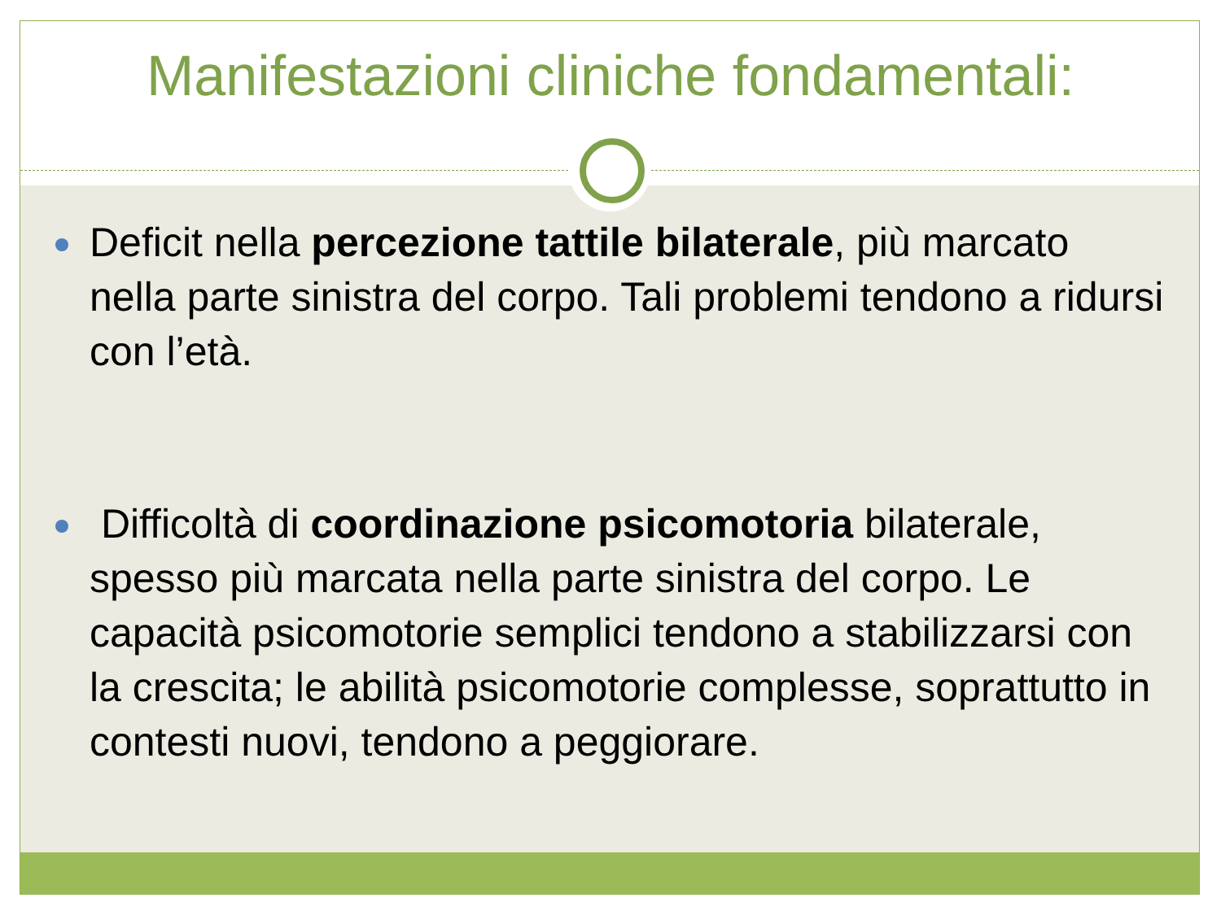Manifestazioni cliniche fondamentali:
Deficit nella percezione tattile bilaterale, più marcato nella parte sinistra del corpo. Tali problemi tendono a ridursi con l’età.
Difficoltà di coordinazione psicomotoria bilaterale, spesso più marcata nella parte sinistra del corpo. Le capacità psicomotorie semplici tendono a stabilizzarsi con la crescita; le abilità psicomotorie complesse, soprattutto in contesti nuovi, tendono a peggiorare.